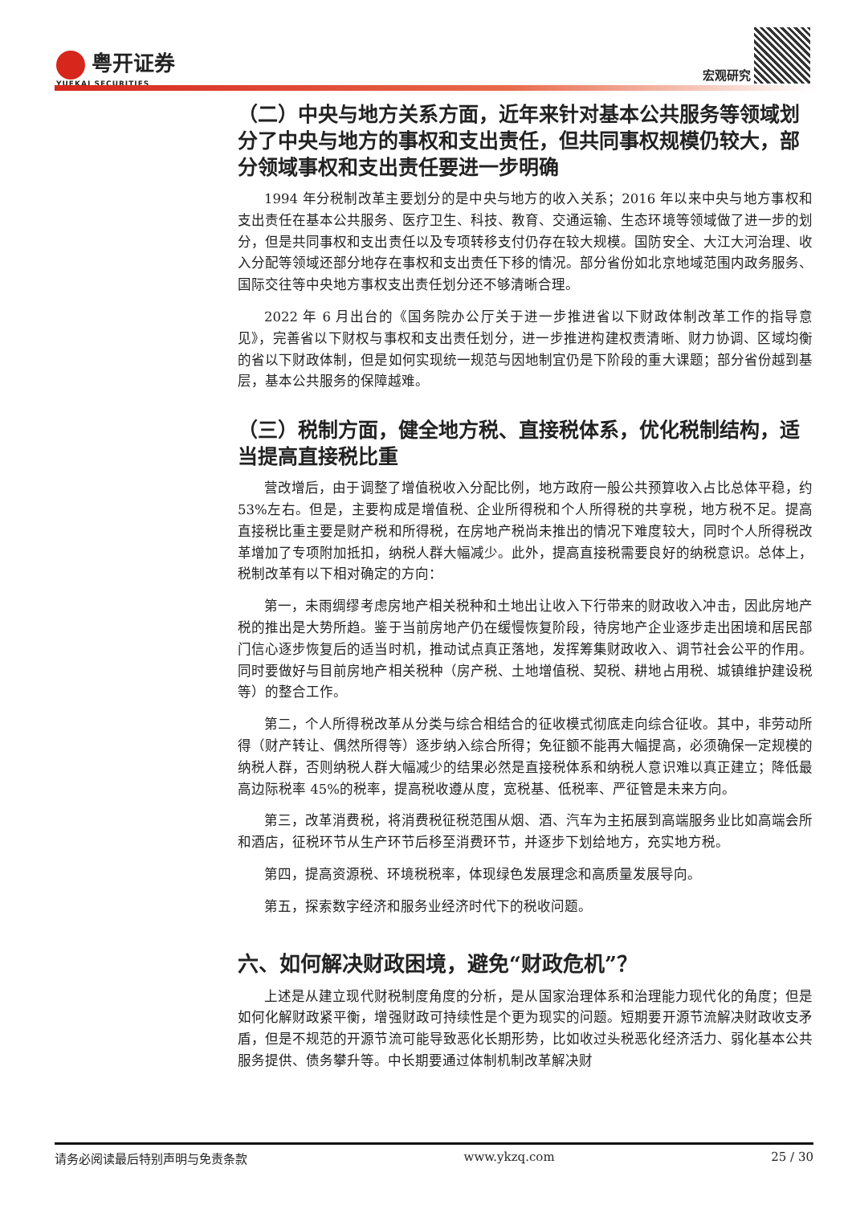粤开证券
YUEKAI SECURITIES
宏观研究
（二）中央与地方关系方面，近年来针对基本公共服务等领域划分了中央与地方的事权和支出责任，但共同事权规模仍较大，部分领域事权和支出责任要进一步明确
1994 年分税制改革主要划分的是中央与地方的收入关系；2016 年以来中央与地方事权和支出责任在基本公共服务、医疗卫生、科技、教育、交通运输、生态环境等领域做了进一步的划分，但是共同事权和支出责任以及专项转移支付仍存在较大规模。国防安全、大江大河治理、收入分配等领域还部分地存在事权和支出责任下移的情况。部分省份如北京地域范围内政务服务、国际交往等中央地方事权支出责任划分还不够清晰合理。
2022 年 6 月出台的《国务院办公厅关于进一步推进省以下财政体制改革工作的指导意见》，完善省以下财权与事权和支出责任划分，进一步推进构建权责清晰、财力协调、区域均衡的省以下财政体制，但是如何实现统一规范与因地制宜仍是下阶段的重大课题；部分省份越到基层，基本公共服务的保障越难。
（三）税制方面，健全地方税、直接税体系，优化税制结构，适当提高直接税比重
营改增后，由于调整了增值税收入分配比例，地方政府一般公共预算收入占比总体平稳，约 53%左右。但是，主要构成是增值税、企业所得税和个人所得税的共享税，地方税不足。提高直接税比重主要是财产税和所得税，在房地产税尚未推出的情况下难度较大，同时个人所得税改革增加了专项附加抵扣，纳税人群大幅减少。此外，提高直接税需要良好的纳税意识。总体上，税制改革有以下相对确定的方向：
第一，未雨绸缪考虑房地产相关税种和土地出让收入下行带来的财政收入冲击，因此房地产税的推出是大势所趋。鉴于当前房地产仍在缓慢恢复阶段，待房地产企业逐步走出困境和居民部门信心逐步恢复后的适当时机，推动试点真正落地，发挥筹集财政收入、调节社会公平的作用。同时要做好与目前房地产相关税种（房产税、土地增值税、契税、耕地占用税、城镇维护建设税等）的整合工作。
第二，个人所得税改革从分类与综合相结合的征收模式彻底走向综合征收。其中，非劳动所得（财产转让、偶然所得等）逐步纳入综合所得；免征额不能再大幅提高，必须确保一定规模的纳税人群，否则纳税人群大幅减少的结果必然是直接税体系和纳税人意识难以真正建立；降低最高边际税率 45%的税率，提高税收遵从度，宽税基、低税率、严征管是未来方向。
第三，改革消费税，将消费税征税范围从烟、酒、汽车为主拓展到高端服务业比如高端会所和酒店，征税环节从生产环节后移至消费环节，并逐步下划给地方，充实地方税。
第四，提高资源税、环境税税率，体现绿色发展理念和高质量发展导向。
第五，探索数字经济和服务业经济时代下的税收问题。
六、如何解决财政困境，避免“财政危机”？
上述是从建立现代财税制度角度的分析，是从国家治理体系和治理能力现代化的角度；但是如何化解财政紧平衡，增强财政可持续性是个更为现实的问题。短期要开源节流解决财政收支矛盾，但是不规范的开源节流可能导致恶化长期形势，比如收过头税恶化经济活力、弱化基本公共服务提供、债务攀升等。中长期要通过体制机制改革解决财
请务必阅读最后特别声明与免责条款 www.ykzq.com 25 / 30